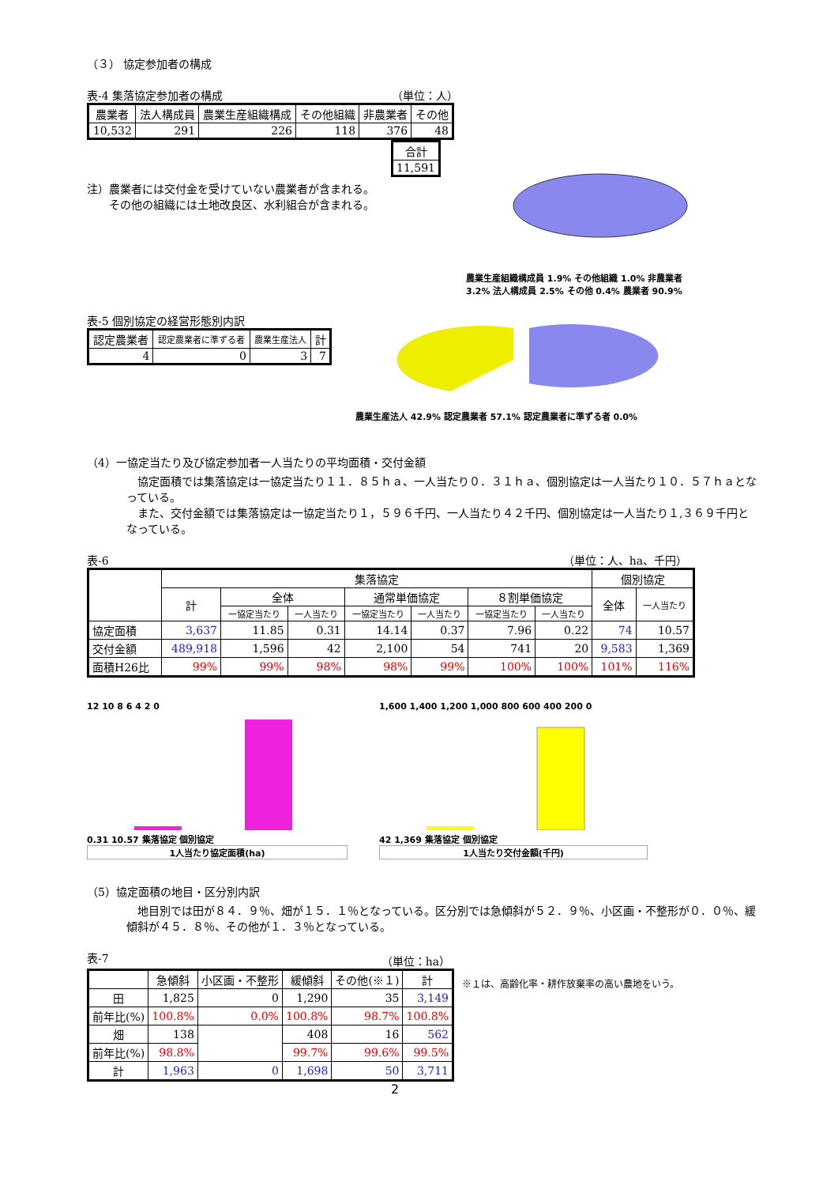（３） 協定参加者の構成
表-4 集落協定参加者の構成 （単位：人）
| 農業者 | 法人構成員 | 農業生産組織構成 | その他組織 | 非農業者 | その他 |
| --- | --- | --- | --- | --- | --- |
| 10,532 | 291 | 226 | 118 | 376 | 48 |
| 合計 |
| 11,591 |
注）農業者には交付金を受けていない農業者が含まれる。
　　その他の組織には土地改良区、水利組合が含まれる。
農業生産組織構成員 1.9% その他組織 1.0% 非農業者 3.2% 法人構成員 2.5% その他 0.4% 農業者 90.9%
表-5 個別協定の経営形態別内訳
| 認定農業者 | 認定農業者に準ずる者 | 農業生産法人 | 計 |
| --- | --- | --- | --- |
| 4 | 0 | 3 | 7 |
農業生産法人 42.9% 認定農業者 57.1% 認定農業者に準ずる者 0.0%
（4）一協定当たり及び協定参加者一人当たりの平均面積・交付金額
　協定面積では集落協定は一協定当たり１１．８５ｈａ、一人当たり０．３１ｈａ、個別協定は一人当たり１０．５７ｈａとなっている。
　また、交付金額では集落協定は一協定当たり１，５９６千円、一人当たり４２千円、個別協定は一人当たり１,３６９千円となっている。
表-6 （単位：人、ha、千円）
| | 集落協定 | | | | | | | 個別協定 | |
| --- | --- | --- | --- | --- | --- | --- | --- | --- | --- |
| | 計 | 全体 | | 通常単価協定 | | ８割単価協定 | | 全体 | 一人当たり |
| | | 一協定当たり | 一人当たり | 一協定当たり | 一人当たり | 一協定当たり | 一人当たり | | |
| 協定面積 | 3,637 | 11.85 | 0.31 | 14.14 | 0.37 | 7.96 | 0.22 | 74 | 10.57 |
| 交付金額 | 489,918 | 1,596 | 42 | 2,100 | 54 | 741 | 20 | 9,583 | 1,369 |
| 面積H26比 | 99% | 99% | 98% | 98% | 99% | 100% | 100% | 101% | 116% |
12 10 8 6 4 2 0
0.31 10.57 集落協定 個別協定
1人当たり協定面積(ha)
1,600 1,400 1,200 1,000 800 600 400 200 0
42 1,369 集落協定 個別協定
1人当たり交付金額(千円)
（5）協定面積の地目・区分別内訳
　地目別では田が８４．９％、畑が１５．１％となっている。区分別では急傾斜が５２．９％、小区画・不整形が０．０％、緩傾斜が４５．８％、その他が１．３％となっている。
表-7 （単位：ha）
| | 急傾斜 | 小区画・不整形 | 緩傾斜 | その他(※１) | 計 |
| --- | --- | --- | --- | --- | --- |
| 田 | 1,825 | 0 | 1,290 | 35 | 3,149 |
| 前年比(%) | 100.8% | 0.0% | 100.8% | 98.7% | 100.8% |
| 畑 | 138 | | 408 | 16 | 562 |
| 前年比(%) | 98.8% | | 99.7% | 99.6% | 99.5% |
| 計 | 1,963 | 0 | 1,698 | 50 | 3,711 |
※１は、高齢化率・耕作放棄率の高い農地をいう。
2